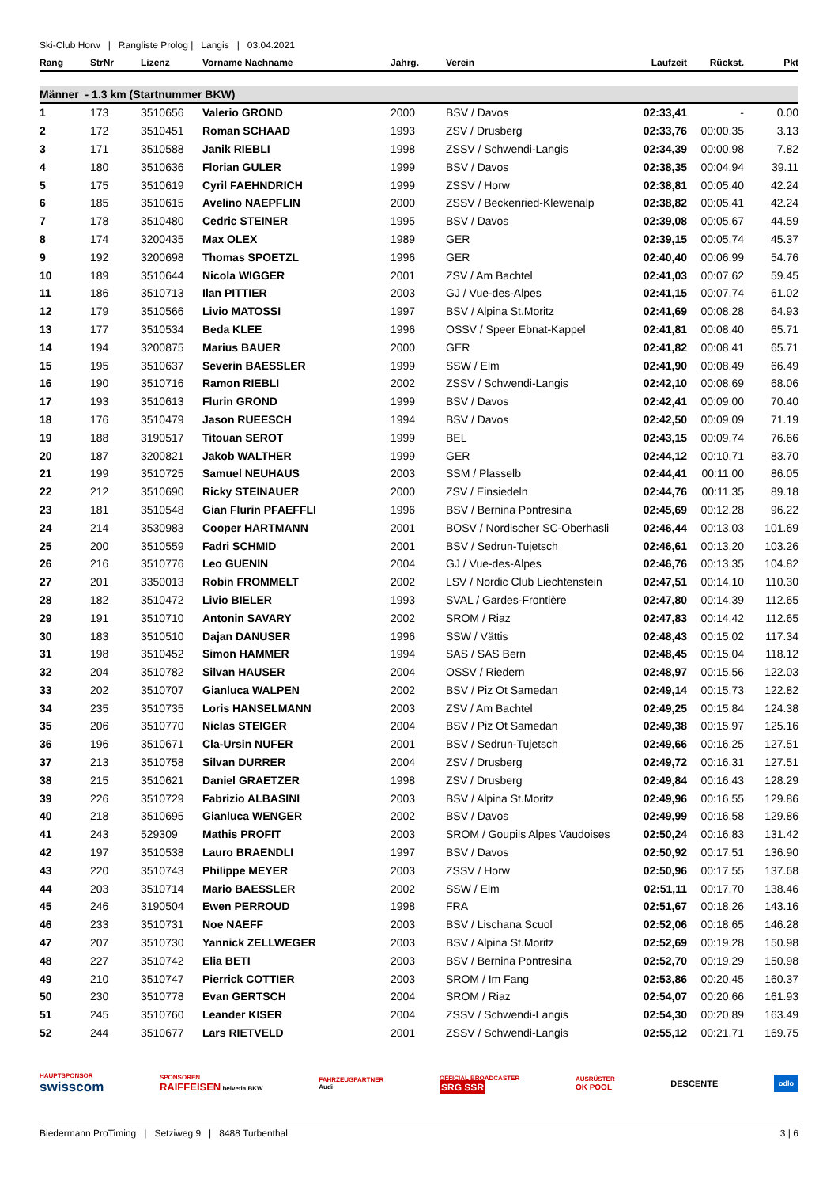Ski-Club Horw | Rangliste Prolog | Langis | 03.04.2021
| Rang | StrNr | Lizenz | Vorname Nachname | Jahrg. | Verein | Laufzeit | Rückst. | Pkt |
| --- | --- | --- | --- | --- | --- | --- | --- | --- |
| Männer - 1.3 km (Startnummer BKW) | | | | | | | | |
| 1 | 173 | 3510656 | Valerio GROND | 2000 | BSV / Davos | 02:33,41 | - | 0.00 |
| 2 | 172 | 3510451 | Roman SCHAAD | 1993 | ZSV / Drusberg | 02:33,76 | 00:00,35 | 3.13 |
| 3 | 171 | 3510588 | Janik RIEBLI | 1998 | ZSSV / Schwendi-Langis | 02:34,39 | 00:00,98 | 7.82 |
| 4 | 180 | 3510636 | Florian GULER | 1999 | BSV / Davos | 02:38,35 | 00:04,94 | 39.11 |
| 5 | 175 | 3510619 | Cyril FAEHNDRICH | 1999 | ZSSV / Horw | 02:38,81 | 00:05,40 | 42.24 |
| 6 | 185 | 3510615 | Avelino NAEPFLIN | 2000 | ZSSV / Beckenried-Klewenalp | 02:38,82 | 00:05,41 | 42.24 |
| 7 | 178 | 3510480 | Cedric STEINER | 1995 | BSV / Davos | 02:39,08 | 00:05,67 | 44.59 |
| 8 | 174 | 3200435 | Max OLEX | 1989 | GER | 02:39,15 | 00:05,74 | 45.37 |
| 9 | 192 | 3200698 | Thomas SPOETZL | 1996 | GER | 02:40,40 | 00:06,99 | 54.76 |
| 10 | 189 | 3510644 | Nicola WIGGER | 2001 | ZSV / Am Bachtel | 02:41,03 | 00:07,62 | 59.45 |
| 11 | 186 | 3510713 | Ilan PITTIER | 2003 | GJ / Vue-des-Alpes | 02:41,15 | 00:07,74 | 61.02 |
| 12 | 179 | 3510566 | Livio MATOSSI | 1997 | BSV / Alpina St.Moritz | 02:41,69 | 00:08,28 | 64.93 |
| 13 | 177 | 3510534 | Beda KLEE | 1996 | OSSV / Speer Ebnat-Kappel | 02:41,81 | 00:08,40 | 65.71 |
| 14 | 194 | 3200875 | Marius BAUER | 2000 | GER | 02:41,82 | 00:08,41 | 65.71 |
| 15 | 195 | 3510637 | Severin BAESSLER | 1999 | SSW / Elm | 02:41,90 | 00:08,49 | 66.49 |
| 16 | 190 | 3510716 | Ramon RIEBLI | 2002 | ZSSV / Schwendi-Langis | 02:42,10 | 00:08,69 | 68.06 |
| 17 | 193 | 3510613 | Flurin GROND | 1999 | BSV / Davos | 02:42,41 | 00:09,00 | 70.40 |
| 18 | 176 | 3510479 | Jason RUEESCH | 1994 | BSV / Davos | 02:42,50 | 00:09,09 | 71.19 |
| 19 | 188 | 3190517 | Titouan SEROT | 1999 | BEL | 02:43,15 | 00:09,74 | 76.66 |
| 20 | 187 | 3200821 | Jakob WALTHER | 1999 | GER | 02:44,12 | 00:10,71 | 83.70 |
| 21 | 199 | 3510725 | Samuel NEUHAUS | 2003 | SSM / Plasselb | 02:44,41 | 00:11,00 | 86.05 |
| 22 | 212 | 3510690 | Ricky STEINAUER | 2000 | ZSV / Einsiedeln | 02:44,76 | 00:11,35 | 89.18 |
| 23 | 181 | 3510548 | Gian Flurin PFAEFFLI | 1996 | BSV / Bernina Pontresina | 02:45,69 | 00:12,28 | 96.22 |
| 24 | 214 | 3530983 | Cooper HARTMANN | 2001 | BOSV / Nordischer SC-Oberhasli | 02:46,44 | 00:13,03 | 101.69 |
| 25 | 200 | 3510559 | Fadri SCHMID | 2001 | BSV / Sedrun-Tujetsch | 02:46,61 | 00:13,20 | 103.26 |
| 26 | 216 | 3510776 | Leo GUENIN | 2004 | GJ / Vue-des-Alpes | 02:46,76 | 00:13,35 | 104.82 |
| 27 | 201 | 3350013 | Robin FROMMELT | 2002 | LSV / Nordic Club Liechtenstein | 02:47,51 | 00:14,10 | 110.30 |
| 28 | 182 | 3510472 | Livio BIELER | 1993 | SVAL / Gardes-Frontière | 02:47,80 | 00:14,39 | 112.65 |
| 29 | 191 | 3510710 | Antonin SAVARY | 2002 | SROM / Riaz | 02:47,83 | 00:14,42 | 112.65 |
| 30 | 183 | 3510510 | Dajan DANUSER | 1996 | SSW / Vättis | 02:48,43 | 00:15,02 | 117.34 |
| 31 | 198 | 3510452 | Simon HAMMER | 1994 | SAS / SAS Bern | 02:48,45 | 00:15,04 | 118.12 |
| 32 | 204 | 3510782 | Silvan HAUSER | 2004 | OSSV / Riedern | 02:48,97 | 00:15,56 | 122.03 |
| 33 | 202 | 3510707 | Gianluca WALPEN | 2002 | BSV / Piz Ot Samedan | 02:49,14 | 00:15,73 | 122.82 |
| 34 | 235 | 3510735 | Loris HANSELMANN | 2003 | ZSV / Am Bachtel | 02:49,25 | 00:15,84 | 124.38 |
| 35 | 206 | 3510770 | Niclas STEIGER | 2004 | BSV / Piz Ot Samedan | 02:49,38 | 00:15,97 | 125.16 |
| 36 | 196 | 3510671 | Cla-Ursin NUFER | 2001 | BSV / Sedrun-Tujetsch | 02:49,66 | 00:16,25 | 127.51 |
| 37 | 213 | 3510758 | Silvan DURRER | 2004 | ZSV / Drusberg | 02:49,72 | 00:16,31 | 127.51 |
| 38 | 215 | 3510621 | Daniel GRAETZER | 1998 | ZSV / Drusberg | 02:49,84 | 00:16,43 | 128.29 |
| 39 | 226 | 3510729 | Fabrizio ALBASINI | 2003 | BSV / Alpina St.Moritz | 02:49,96 | 00:16,55 | 129.86 |
| 40 | 218 | 3510695 | Gianluca WENGER | 2002 | BSV / Davos | 02:49,99 | 00:16,58 | 129.86 |
| 41 | 243 | 529309 | Mathis PROFIT | 2003 | SROM / Goupils Alpes Vaudoises | 02:50,24 | 00:16,83 | 131.42 |
| 42 | 197 | 3510538 | Lauro BRAENDLI | 1997 | BSV / Davos | 02:50,92 | 00:17,51 | 136.90 |
| 43 | 220 | 3510743 | Philippe MEYER | 2003 | ZSSV / Horw | 02:50,96 | 00:17,55 | 137.68 |
| 44 | 203 | 3510714 | Mario BAESSLER | 2002 | SSW / Elm | 02:51,11 | 00:17,70 | 138.46 |
| 45 | 246 | 3190504 | Ewen PERROUD | 1998 | FRA | 02:51,67 | 00:18,26 | 143.16 |
| 46 | 233 | 3510731 | Noe NAEFF | 2003 | BSV / Lischana Scuol | 02:52,06 | 00:18,65 | 146.28 |
| 47 | 207 | 3510730 | Yannick ZELLWEGER | 2003 | BSV / Alpina St.Moritz | 02:52,69 | 00:19,28 | 150.98 |
| 48 | 227 | 3510742 | Elia BETI | 2003 | BSV / Bernina Pontresina | 02:52,70 | 00:19,29 | 150.98 |
| 49 | 210 | 3510747 | Pierrick COTTIER | 2003 | SROM / Im Fang | 02:53,86 | 00:20,45 | 160.37 |
| 50 | 230 | 3510778 | Evan GERTSCH | 2004 | SROM / Riaz | 02:54,07 | 00:20,66 | 161.93 |
| 51 | 245 | 3510760 | Leander KISER | 2004 | ZSSV / Schwendi-Langis | 02:54,30 | 00:20,89 | 163.49 |
| 52 | 244 | 3510677 | Lars RIETVELD | 2001 | ZSSV / Schwendi-Langis | 02:55,12 | 00:21,71 | 169.75 |
HAUPTSPONSOR
swisscom SPONSOREN
RAIFFEISEN helvetia BKW FAHRZEUGPARTNER
Audi OFFICIAL BROADCASTER
SRG SSR AUSRÜSTER
OK POOL DESCENTE odlo
Biedermann ProTiming | Setziweg 9 | 8488 Turbenthal 3 | 6